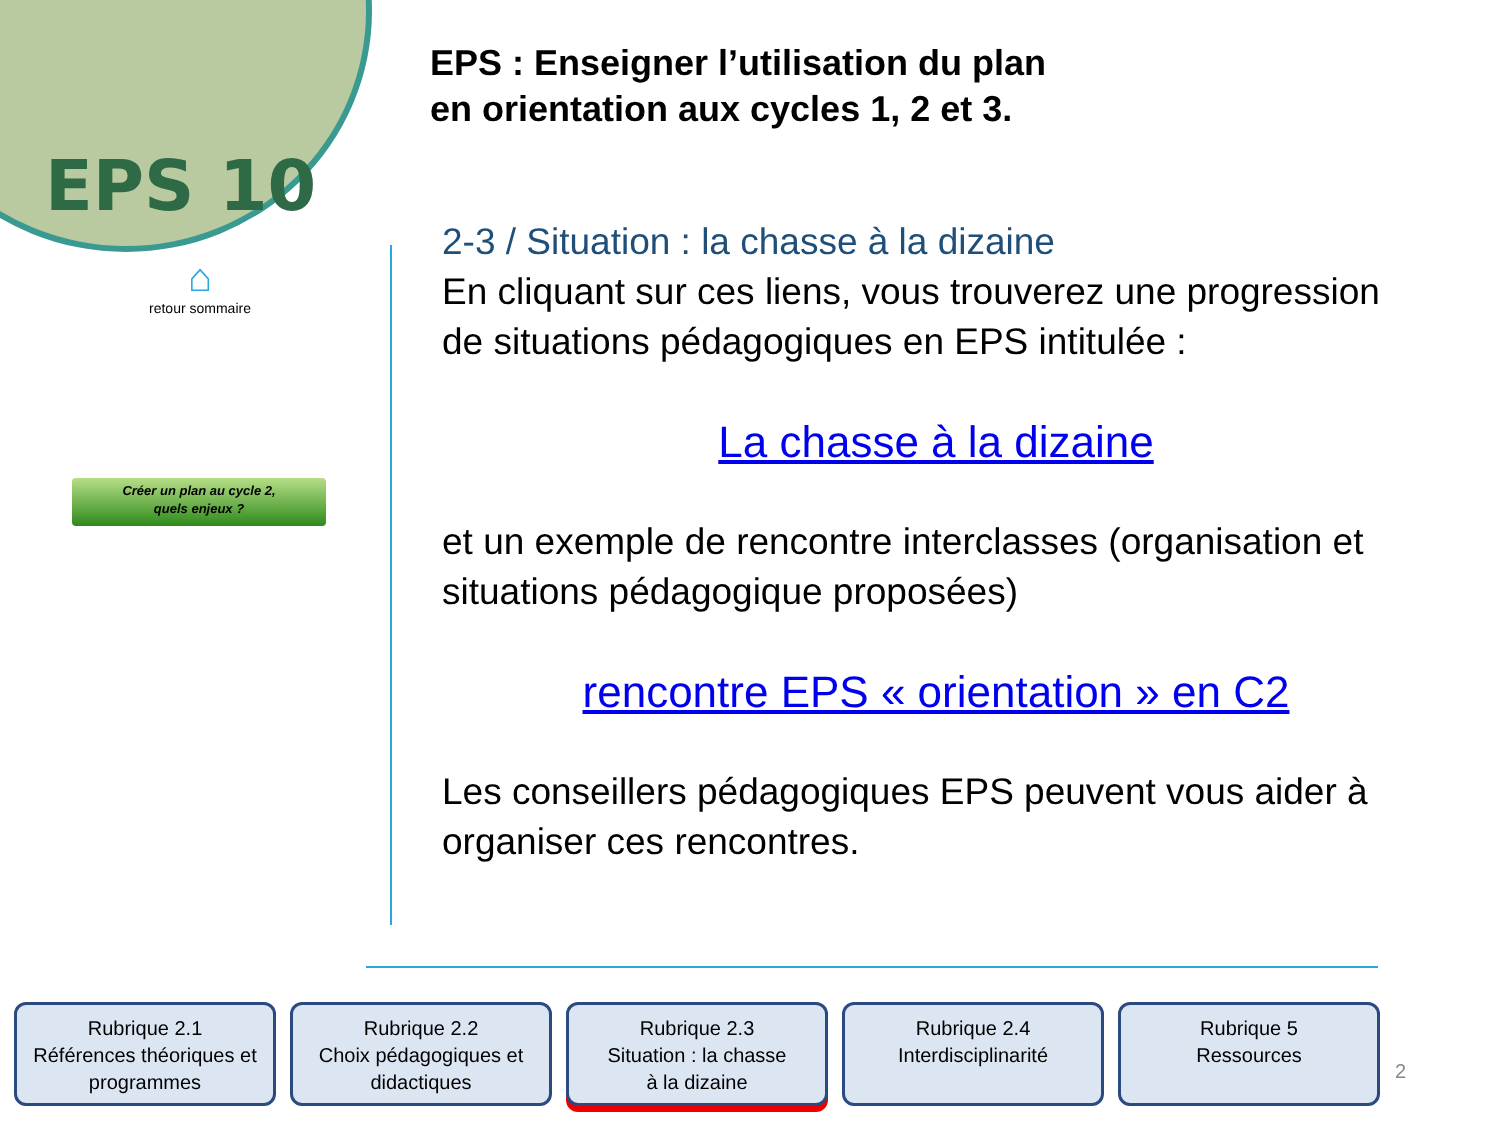EPS 10
⌂
retour sommaire
Créer un plan au cycle 2,
quels enjeux ?
EPS : Enseigner l’utilisation du plan
en orientation aux cycles 1, 2 et 3.
2-3 / Situation : la chasse à la dizaine
En cliquant sur ces liens, vous trouverez une progression de situations pédagogiques en EPS intitulée :
La chasse à la dizaine
et un exemple de rencontre interclasses (organisation et situations pédagogique proposées)
rencontre EPS « orientation » en C2
Les conseillers pédagogiques EPS peuvent vous aider à organiser ces rencontres.
Rubrique 2.1
Références théoriques et programmes
Rubrique 2.2
Choix pédagogiques et didactiques
Rubrique 2.3
Situation : la chasse
à la dizaine
Rubrique 2.4
Interdisciplinarité
Rubrique 5
Ressources
2